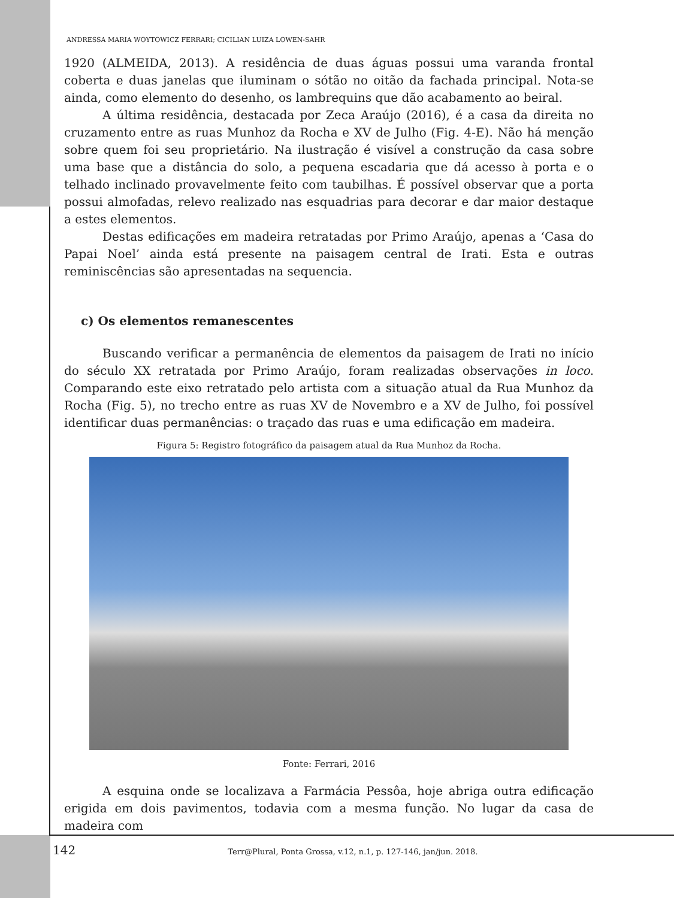ANDRESSA MARIA WOYTOWICZ FERRARI; CICILIAN LUIZA LOWEN-SAHR
1920 (ALMEIDA, 2013). A residência de duas águas possui uma varanda frontal coberta e duas janelas que iluminam o sótão no oitão da fachada principal. Nota-se ainda, como elemento do desenho, os lambrequins que dão acabamento ao beiral.
A última residência, destacada por Zeca Araújo (2016), é a casa da direita no cruzamento entre as ruas Munhoz da Rocha e XV de Julho (Fig. 4-E). Não há menção sobre quem foi seu proprietário. Na ilustração é visível a construção da casa sobre uma base que a distância do solo, a pequena escadaria que dá acesso à porta e o telhado inclinado provavelmente feito com taubilhas. É possível observar que a porta possui almofadas, relevo realizado nas esquadrias para decorar e dar maior destaque a estes elementos.
Destas edificações em madeira retratadas por Primo Araújo, apenas a ‘Casa do Papai Noel’ ainda está presente na paisagem central de Irati. Esta e outras reminiscências são apresentadas na sequencia.
c) Os elementos remanescentes
Buscando verificar a permanência de elementos da paisagem de Irati no início do século XX retratada por Primo Araújo, foram realizadas observações in loco. Comparando este eixo retratado pelo artista com a situação atual da Rua Munhoz da Rocha (Fig. 5), no trecho entre as ruas XV de Novembro e a XV de Julho, foi possível identificar duas permanências: o traçado das ruas e uma edificação em madeira.
Figura 5: Registro fotográfico da paisagem atual da Rua Munhoz da Rocha.
Fonte: Ferrari, 2016
A esquina onde se localizava a Farmácia Pessôa, hoje abriga outra edificação erigida em dois pavimentos, todavia com a mesma função. No lugar da casa de madeira com
142 Terr@Plural, Ponta Grossa, v.12, n.1, p. 127-146, jan/jun. 2018.